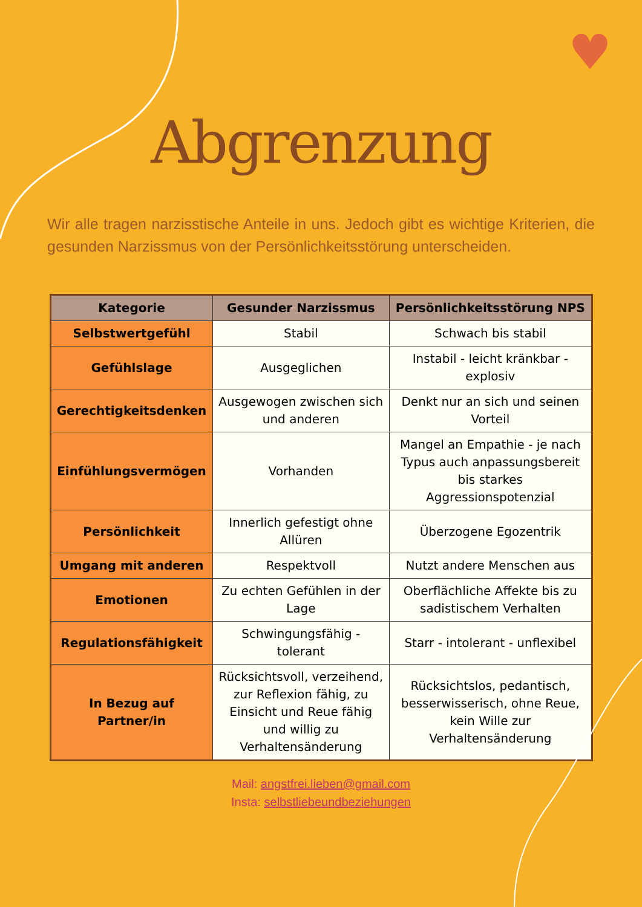♥
Abgrenzung
Wir alle tragen narzisstische Anteile in uns. Jedoch gibt es wichtige Kriterien, die gesunden Narzissmus von der Persönlichkeitsstörung unterscheiden.
| Kategorie | Gesunder Narzissmus | Persönlichkeitsstörung NPS |
| --- | --- | --- |
| Selbstwertgefühl | Stabil | Schwach bis stabil |
| Gefühlslage | Ausgeglichen | Instabil - leicht kränkbar - explosiv |
| Gerechtigkeitsdenken | Ausgewogen zwischen sich und anderen | Denkt nur an sich und seinen Vorteil |
| Einfühlungsvermögen | Vorhanden | Mangel an Empathie - je nach Typus auch anpassungsbereit bis starkes Aggressionspotenzial |
| Persönlichkeit | Innerlich gefestigt ohne Allüren | Überzogene Egozentrik |
| Umgang mit anderen | Respektvoll | Nutzt andere Menschen aus |
| Emotionen | Zu echten Gefühlen in der Lage | Oberflächliche Affekte bis zu sadistischem Verhalten |
| Regulationsfähigkeit | Schwingungsfähig - tolerant | Starr - intolerant - unflexibel |
| In Bezug auf Partner/in | Rücksichtsvoll, verzeihend, zur Reflexion fähig, zu Einsicht und Reue fähig und willig zu Verhaltensänderung | Rücksichtslos, pedantisch, besserwisserisch, ohne Reue, kein Wille zur Verhaltensänderung |
Mail: angstfrei.lieben@gmail.com
Insta: selbstliebeundbeziehungen